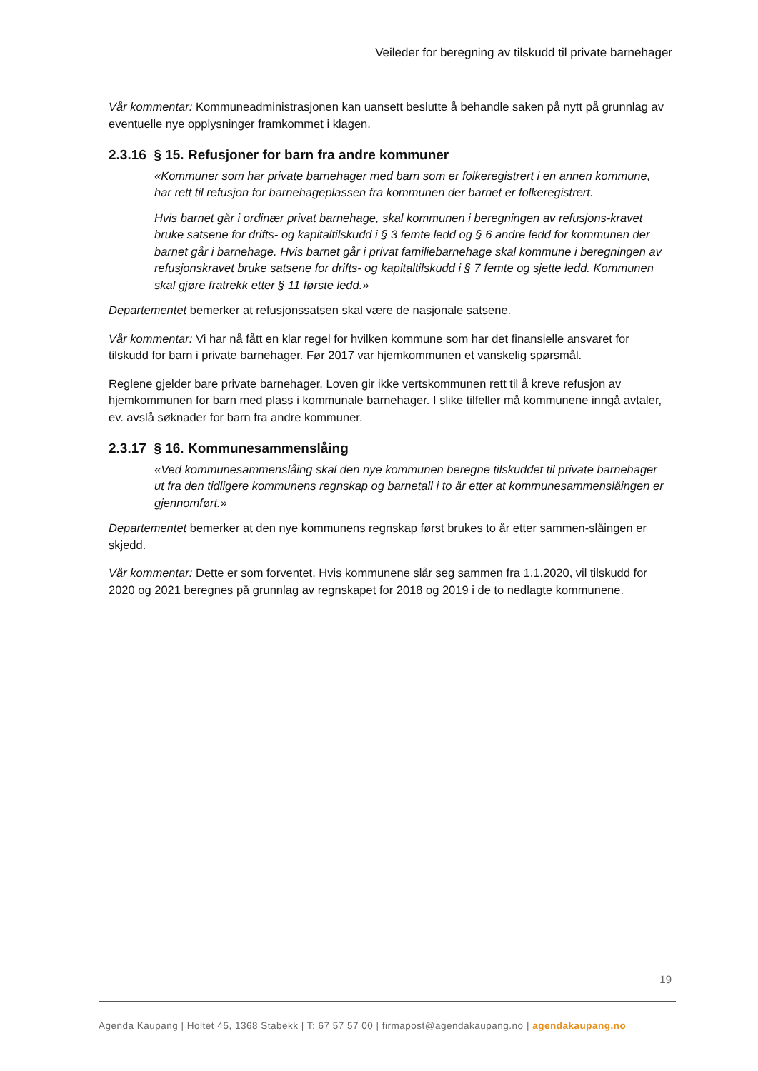Veileder for beregning av tilskudd til private barnehager
Vår kommentar: Kommuneadministrasjonen kan uansett beslutte å behandle saken på nytt på grunnlag av eventuelle nye opplysninger framkommet i klagen.
2.3.16 § 15. Refusjoner for barn fra andre kommuner
«Kommuner som har private barnehager med barn som er folkeregistrert i en annen kommune, har rett til refusjon for barnehageplassen fra kommunen der barnet er folkeregistrert.
Hvis barnet går i ordinær privat barnehage, skal kommunen i beregningen av refusjons-kravet bruke satsene for drifts- og kapitaltilskudd i § 3 femte ledd og § 6 andre ledd for kommunen der barnet går i barnehage. Hvis barnet går i privat familiebarnehage skal kommune i beregningen av refusjonskravet bruke satsene for drifts- og kapitaltilskudd i § 7 femte og sjette ledd. Kommunen skal gjøre fratrekk etter § 11 første ledd.»
Departementet bemerker at refusjonssatsen skal være de nasjonale satsene.
Vår kommentar: Vi har nå fått en klar regel for hvilken kommune som har det finansielle ansvaret for tilskudd for barn i private barnehager. Før 2017 var hjemkommunen et vanskelig spørsmål.
Reglene gjelder bare private barnehager. Loven gir ikke vertskommunen rett til å kreve refusjon av hjemkommunen for barn med plass i kommunale barnehager. I slike tilfeller må kommunene inngå avtaler, ev. avslå søknader for barn fra andre kommuner.
2.3.17 § 16. Kommunesammenslåing
«Ved kommunesammenslåing skal den nye kommunen beregne tilskuddet til private barnehager ut fra den tidligere kommunens regnskap og barnetall i to år etter at kommunesammenslåingen er gjennomført.»
Departementet bemerker at den nye kommunens regnskap først brukes to år etter sammen-slåingen er skjedd.
Vår kommentar: Dette er som forventet. Hvis kommunene slår seg sammen fra 1.1.2020, vil tilskudd for 2020 og 2021 beregnes på grunnlag av regnskapet for 2018 og 2019 i de to nedlagte kommunene.
19
Agenda Kaupang | Holtet 45, 1368 Stabekk | T: 67 57 57 00 | firmapost@agendakaupang.no | agendakaupang.no